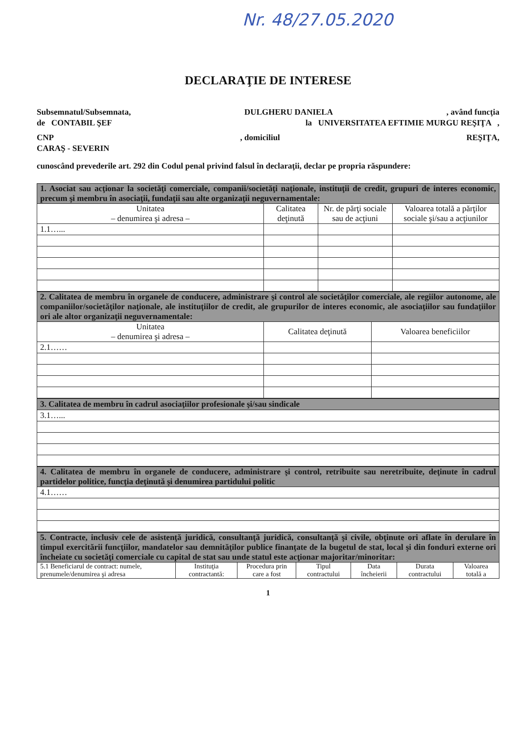Nr. 48/27.05.2020
DECLARAŢIE DE INTERESE
Subsemnatul/Subsemnata, DULGHERU DANIELA, având funcţia
de CONTABIL ŞEF la UNIVERSITATEA EFTIMIE MURGU REŞIŢA ,
CNP, domiciliul REŞIŢA,
CARAŞ - SEVERIN
cunoscând prevederile art. 292 din Codul penal privind falsul în declaraţii, declar pe propria răspundere:
| 1. Asociat sau acţionar la societăţi comerciale, companii/societăţi naţionale, instituţii de credit, grupuri de interes economic, precum şi membru în asociaţii, fundaţii sau alte organizaţii neguvernamentale: | | | |
| Unitatea – denumirea şi adresa – | Calitatea deţinută | Nr. de părţi sociale sau de acţiuni | Valoarea totală a părţilor sociale şi/sau a acţiunilor |
| 1.1…... | | | |
| 2. Calitatea de membru în organele de conducere, administrare şi control ale societăţilor comerciale, ale regiilor autonome, ale companiilor/societăţilor naţionale, ale instituţiilor de credit, ale grupurilor de interes economic, ale asociaţiilor sau fundaţiilor ori ale altor organizaţii neguvernamentale: | | |
| Unitatea – denumirea şi adresa – | Calitatea deţinută | Valoarea beneficiilor |
| 2.1…… | | |
| 3. Calitatea de membru în cadrul asociaţiilor profesionale şi/sau sindicale |
| 3.1…... |
| 4. Calitatea de membru în organele de conducere, administrare şi control, retribuite sau neretribuite, deţinute în cadrul partidelor politice, funcţia deţinută şi denumirea partidului politic |
| 4.1…… |
| 5. Contracte, inclusiv cele de asistenţă juridică, consultanţă juridică, consultanţă şi civile, obţinute ori aflate în derulare în timpul exercitării funcţiilor, mandatelor sau demnităţilor publice finanţate de la bugetul de stat, local şi din fonduri externe ori încheiate cu societăţi comerciale cu capital de stat sau unde statul este acţionar majoritar/minoritar: | | | | | | |
| 5.1 Beneficiarul de contract: numele, prenumele/denumirea şi adresa | Instituţia contractantă: | Procedura prin care a fost | Tipul contractului | Data încheierii | Durata contractului | Valoarea totală a |
1